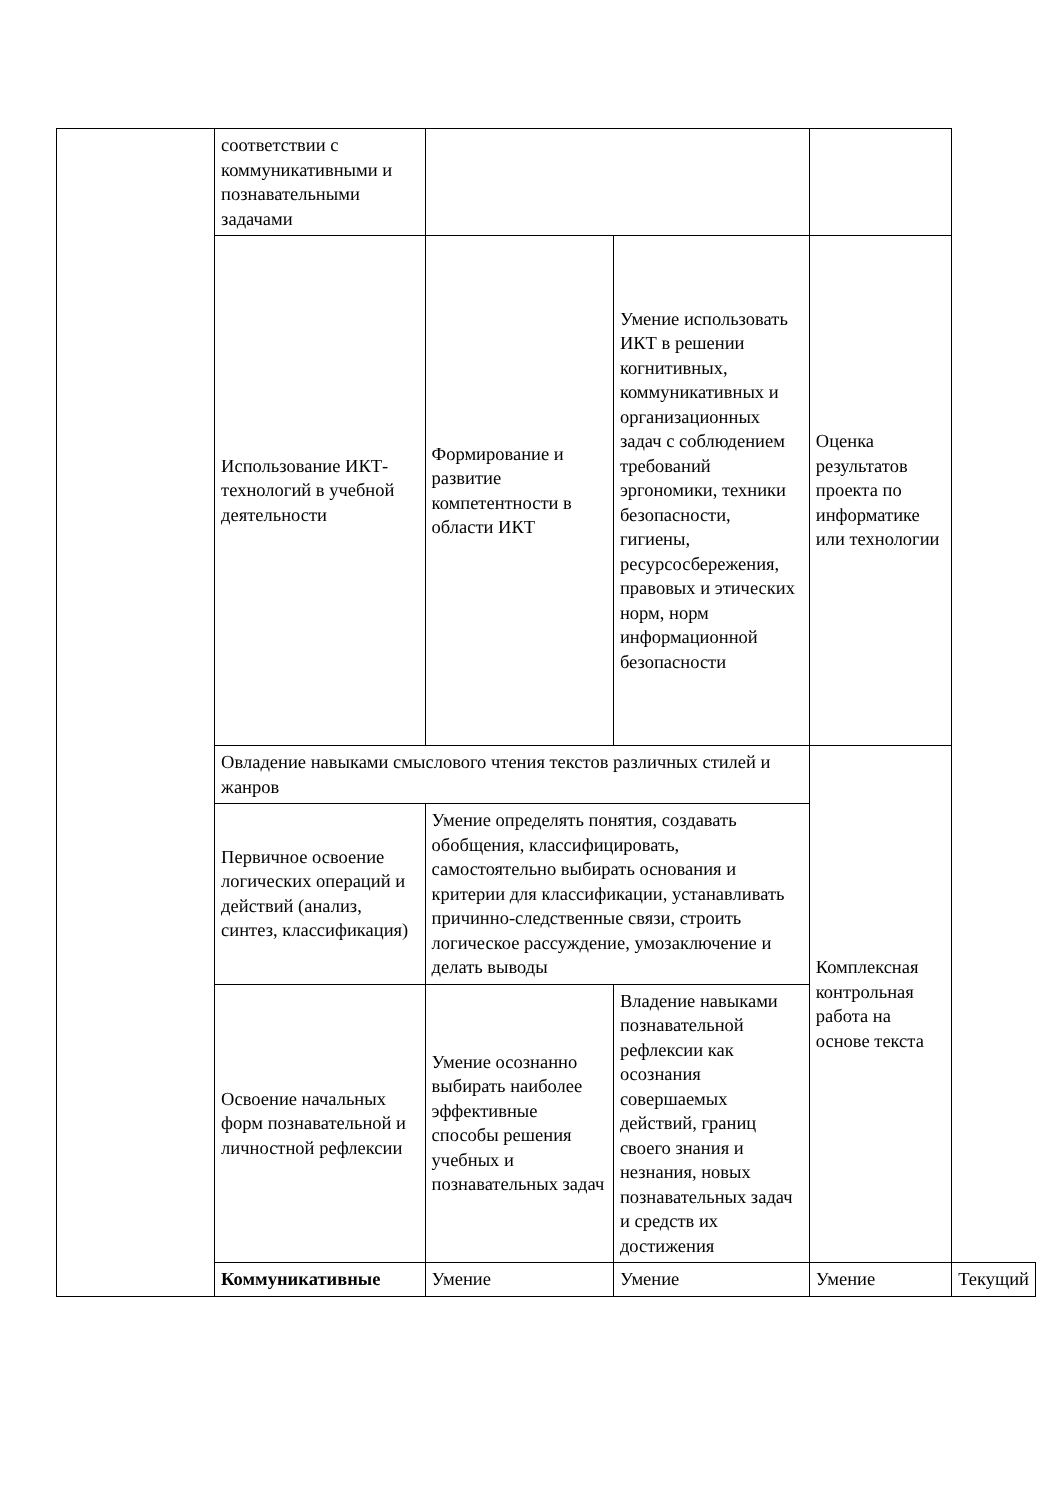| | соответствии с коммуникативными и познавательными задачами | | | | |
| | Использование ИКТ-технологий в учебной деятельности | Формирование и развитие компетентности в области ИКТ | Умение использовать ИКТ в решении когнитивных, коммуникативных и организационных задач с соблюдением требований эргономики, техники безопасности, гигиены, ресурсосбережения, правовых и этических норм, норм информационной безопасности | Оценка результатов проекта по информатике или технологии | |
| | Овладение навыками смыслового чтения текстов различных стилей и жанров | | | Комплексная контрольная работа на основе текста | |
| | Первичное освоение логических операций и действий (анализ, синтез, классификация) | Умение определять понятия, создавать обобщения, классифицировать, самостоятельно выбирать основания и критерии для классификации, устанавливать причинно-следственные связи, строить логическое рассуждение, умозаключение и делать выводы | | | |
| | Освоение начальных форм познавательной и личностной рефлексии | Умение осознанно выбирать наиболее эффективные способы решения учебных и познавательных задач | Владение навыками познавательной рефлексии как осознания совершаемых действий, границ своего знания и незнания, новых познавательных задач и средств их достижения | | |
| | Коммуникативные | Умение | Умение | Умение | Текущий |